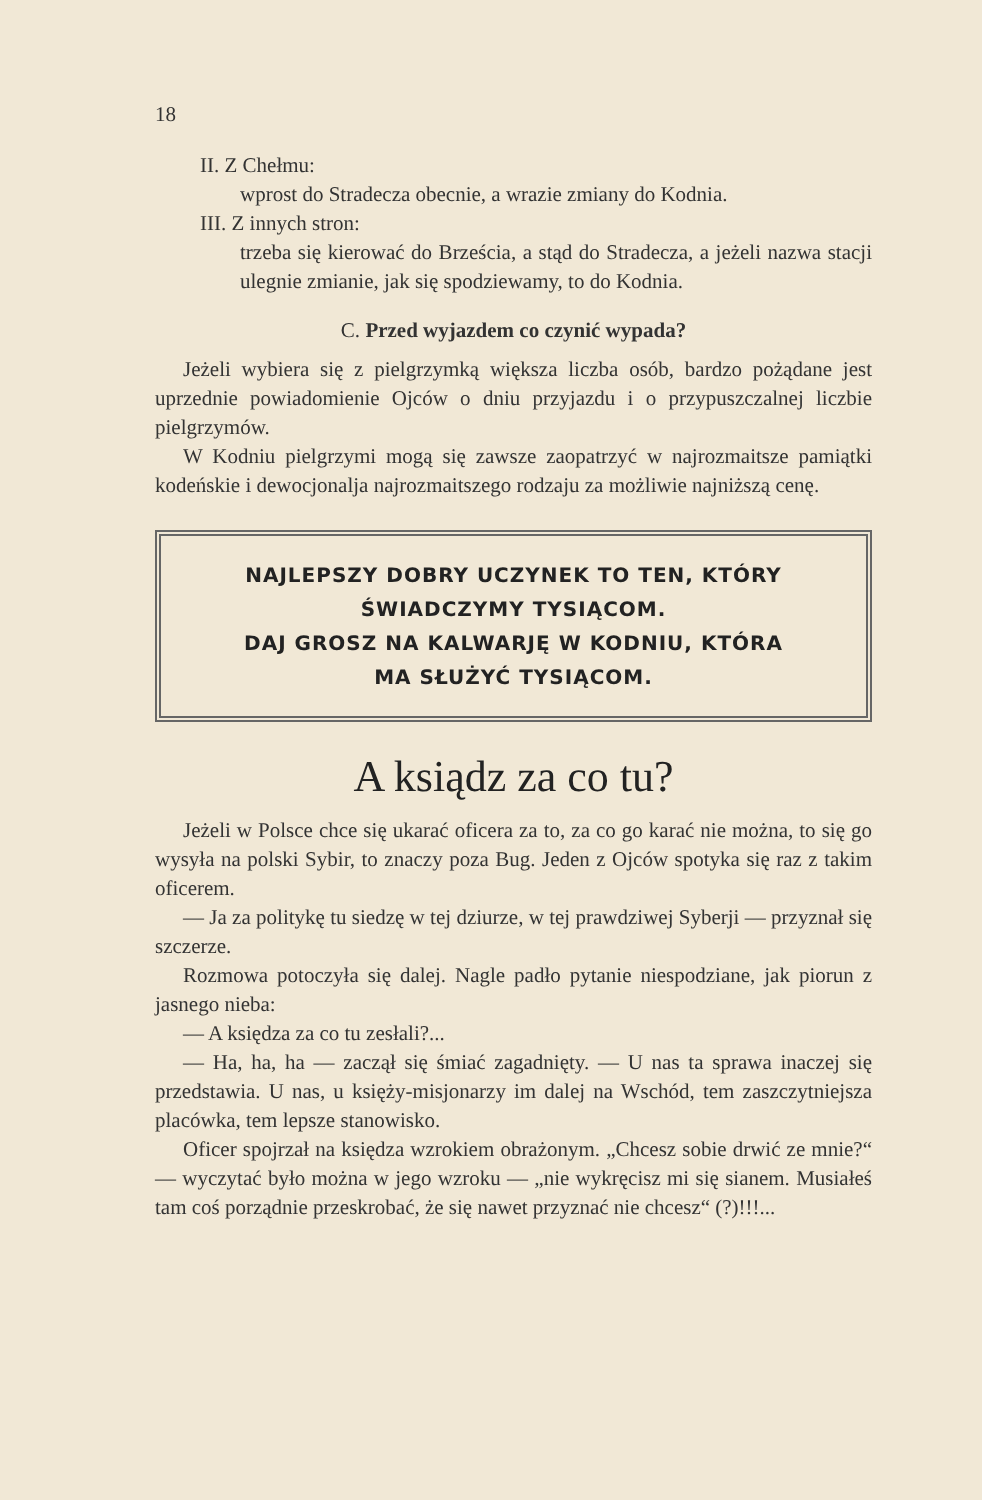18
II. Z Chełmu:
wprost do Stradecza obecnie, a wrazie zmiany do Kodnia.
III. Z innych stron:
trzeba się kierować do Brześcia, a stąd do Stradecza, a jeżeli nazwa stacji ulegnie zmianie, jak się spodziewamy, to do Kodnia.
C. Przed wyjazdem co czynić wypada?
Jeżeli wybiera się z pielgrzymką większa liczba osób, bardzo pożądane jest uprzednie powiadomienie Ojców o dniu przyjazdu i o przypuszczalnej liczbie pielgrzymów.
W Kodniu pielgrzymi mogą się zawsze zaopatrzyć w najrozmaitsze pamiątki kodeńskie i dewocjonalja najrozmaitszego rodzaju za możliwie najniższą cenę.
NAJLEPSZY DOBRY UCZYNEK TO TEN, KTÓRY
ŚWIADCZYMY TYSIĄCOM.
DAJ GROSZ NA KALWARJĘ W KODNIU, KTÓRA
MA SŁUŻYĆ TYSIĄCOM.
A ksiądz za co tu?
Jeżeli w Polsce chce się ukarać oficera za to, za co go karać nie można, to się go wysyła na polski Sybir, to znaczy poza Bug. Jeden z Ojców spotyka się raz z takim oficerem.
— Ja za politykę tu siedzę w tej dziurze, w tej prawdziwej Syberji — przyznał się szczerze.
Rozmowa potoczyła się dalej. Nagle padło pytanie niespodziane, jak piorun z jasnego nieba:
— A księdza za co tu zesłali?...
— Ha, ha, ha — zaczął się śmiać zagadnięty. — U nas ta sprawa inaczej się przedstawia. U nas, u księży-misjonarzy im dalej na Wschód, tem zaszczytniejsza placówka, tem lepsze stanowisko.
Oficer spojrzał na księdza wzrokiem obrażonym. „Chcesz sobie drwić ze mnie?“ — wyczytać było można w jego wzroku — „nie wykręcisz mi się sianem. Musiałeś tam coś porządnie przeskrobać, że się nawet przyznać nie chcesz“ (?)!!!...